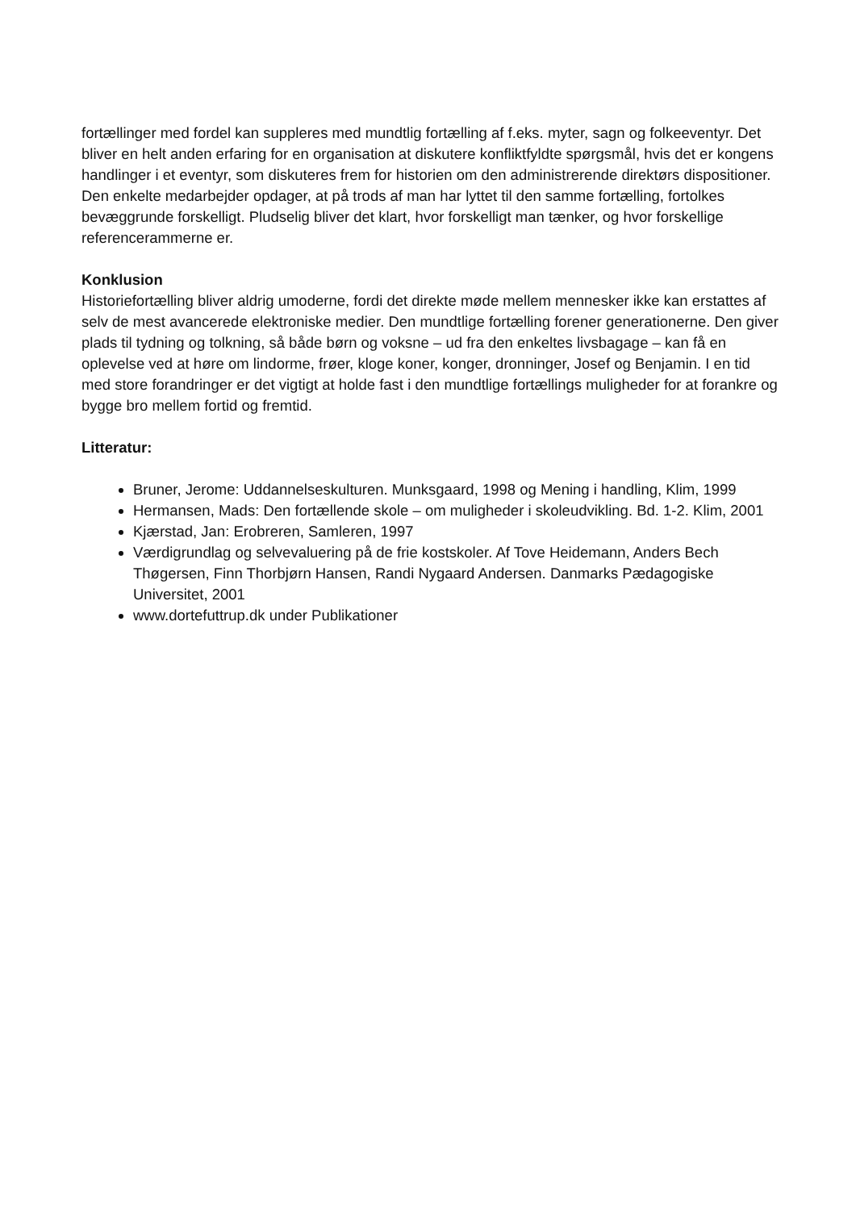fortællinger med fordel kan suppleres med mundtlig fortælling af f.eks. myter, sagn og folkeeventyr. Det bliver en helt anden erfaring for en organisation at diskutere konfliktfyldte spørgsmål, hvis det er kongens handlinger i et eventyr, som diskuteres frem for historien om den administrerende direktørs dispositioner. Den enkelte medarbejder opdager, at på trods af man har lyttet til den samme fortælling, fortolkes bevæggrunde forskelligt. Pludselig bliver det klart, hvor forskelligt man tænker, og hvor forskellige referencerammerne er.
Konklusion
Historiefortælling bliver aldrig umoderne, fordi det direkte møde mellem mennesker ikke kan erstattes af selv de mest avancerede elektroniske medier. Den mundtlige fortælling forener generationerne. Den giver plads til tydning og tolkning, så både børn og voksne – ud fra den enkeltes livsbagage – kan få en oplevelse ved at høre om lindorme, frøer, kloge koner, konger, dronninger, Josef og Benjamin. I en tid med store forandringer er det vigtigt at holde fast i den mundtlige fortællings muligheder for at forankre og bygge bro mellem fortid og fremtid.
Litteratur:
Bruner, Jerome: Uddannelseskulturen. Munksgaard, 1998 og Mening i handling, Klim, 1999
Hermansen, Mads: Den fortællende skole – om muligheder i skoleudvikling. Bd. 1-2. Klim, 2001
Kjærstad, Jan: Erobreren, Samleren, 1997
Værdigrundlag og selvevaluering på de frie kostskoler. Af Tove Heidemann, Anders Bech Thøgersen, Finn Thorbjørn Hansen, Randi Nygaard Andersen. Danmarks Pædagogiske Universitet, 2001
www.dortefuttrup.dk under Publikationer